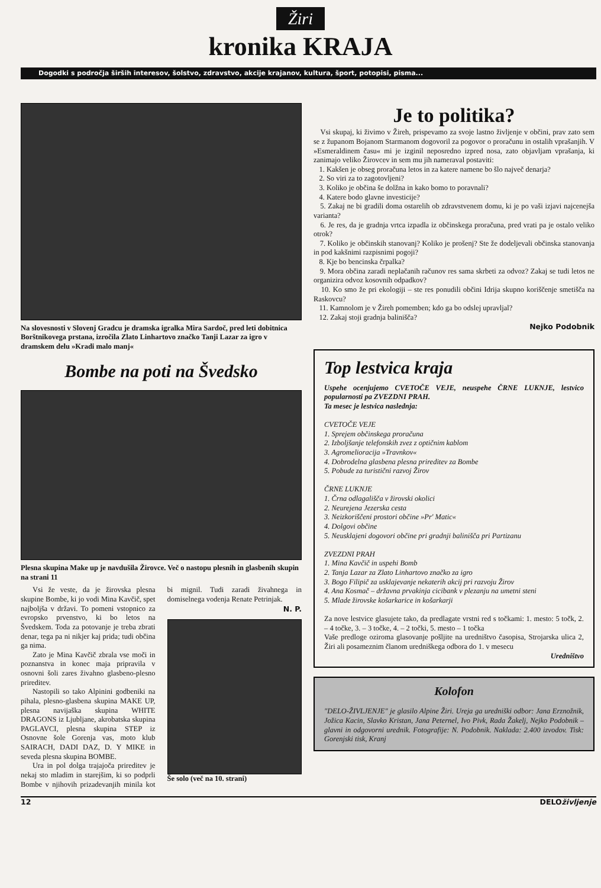Žiri
kronika KRAJA
Dogodki s področja širših interesov, šolstvo, zdravstvo, akcije krajanov, kultura, šport, potopisi, pisma...
Na slovesnosti v Slovenj Gradcu je dramska igralka Mira Sardoč, pred leti dobitnica Borštnikovega prstana, izročila Zlato Linhartovo značko Tanji Lazar za igro v dramskem delu »Kradi malo manj«
Bombe na poti na Švedsko
Plesna skupina Make up je navdušila Žirovce. Več o nastopu plesnih in glasbenih skupin na strani 11
Vsi že veste, da je žirovska plesna skupine Bombe, ki jo vodi Mina Kavčič, spet najboljša v državi. To pomeni vstopnico za evropsko prvenstvo, ki bo letos na Švedskem. Toda za potovanje je treba zbrati denar, tega pa ni nikjer kaj prida; tudi občina ga nima.
Zato je Mina Kavčič zbrala vse moči in poznanstva in konec maja pripravila v osnovni šoli zares živahno glasbeno-plesno prireditev.
Nastopili so tako Alpinini godbeniki na pihala, plesno-glasbena skupina MAKE UP, plesna navijaška skupina WHITE DRAGONS iz Ljubljane, akrobatska skupina PAGLAVCI, plesna skupina STEP iz Osnovne šole Gorenja vas, moto klub SAIRACH, DADI DAZ, D. Y MIKE in seveda plesna skupina BOMBE.
Ura in pol dolga trajajoča prireditev je nekaj sto mladim in starejšim, ki so podprli Bombe v njihovih prizadevanjih minila kot bi mignil. Tudi zaradi živahnega in domiselnega vodenja Renate Petrinjak.
N. P.
Še solo (več na 10. strani)
Je to politika?
Vsi skupaj, ki živimo v Žireh, prispevamo za svoje lastno življenje v občini, prav zato sem se z županom Bojanom Starmanom dogovoril za pogovor o proračunu in ostalih vprašanjih. V »Esmeraldinem času« mi je izginil neposredno izpred nosa, zato objavljam vprašanja, ki zanimajo veliko Žirovcev in sem mu jih nameraval postaviti:
1. Kakšen je obseg proračuna letos in za katere namene bo šlo največ denarja?
2. So viri za to zagotovljeni?
3. Koliko je občina še dolžna in kako bomo to poravnali?
4. Katere bodo glavne investicije?
5. Zakaj ne bi gradili doma ostarelih ob zdravstvenem domu, ki je po vaši izjavi najcenejša varianta?
6. Je res, da je gradnja vrtca izpadla iz občinskega proračuna, pred vrati pa je ostalo veliko otrok?
7. Koliko je občinskih stanovanj? Koliko je prošenj? Ste že dodeljevali občinska stanovanja in pod kakšnimi razpisnimi pogoji?
8. Kje bo bencinska črpalka?
9. Mora občina zaradi neplačanih računov res sama skrbeti za odvoz? Zakaj se tudi letos ne organizira odvoz kosovnih odpadkov?
10. Ko smo že pri ekologiji – ste res ponudili občini Idrija skupno koriščenje smetišča na Raskovcu?
11. Kamnolom je v Žireh pomemben; kdo ga bo odslej upravljal?
12. Zakaj stoji gradnja balinišča?
Nejko Podobnik
Top lestvica kraja
Uspehe ocenjujemo CVETOČE VEJE, neuspehe ČRNE LUKNJE, lestvico popularnosti pa ZVEZDNI PRAH.
Ta mesec je lestvica naslednja:
CVETOČE VEJE
1. Sprejem občinskega proračuna
2. Izboljšanje telefonskih zvez z optičnim kablom
3. Agromelioracija »Travnkov«
4. Dobrodelna glasbena plesna prireditev za Bombe
5. Pobude za turistični razvoj Žirov
ČRNE LUKNJE
1. Črna odlagališča v žirovski okolici
2. Neurejena Jezerska cesta
3. Neizkoriščeni prostori občine »Pr' Matic«
4. Dolgovi občine
5. Neusklajeni dogovori občine pri gradnji balinišča pri Partizanu
ZVEZDNI PRAH
1. Mina Kavčič in uspehi Bomb
2. Tanja Lazar za Zlato Linhartovo značko za igro
3. Bogo Filipič za usklajevanje nekaterih akcij pri razvoju Žirov
4. Ana Kosmač – državna prvakinja cicibank v plezanju na umetni steni
5. Mlade žirovske košarkarice in košarkarji
Za nove lestvice glasujete tako, da predlagate vrstni red s točkami: 1. mesto: 5 točk, 2. – 4 točke, 3. – 3 točke, 4. – 2 točki, 5. mesto – 1 točka
Vaše predloge oziroma glasovanje pošljite na uredništvo časopisa, Strojarska ulica 2, Žiri ali posameznim članom uredniškega odbora do 1. v mesecu
Uredništvo
Kolofon
"DELO-ŽIVLJENJE" je glasilo Alpine Žiri. Ureja ga uredniški odbor: Jana Erznožnik, Jožica Kacin, Slavko Kristan, Jana Peternel, Ivo Pivk, Rada Žakelj, Nejko Podobnik – glavni in odgovorni urednik. Fotografije: N. Podobnik. Naklada: 2.400 izvodov. Tisk: Gorenjski tisk, Kranj
12 DELOživljenje